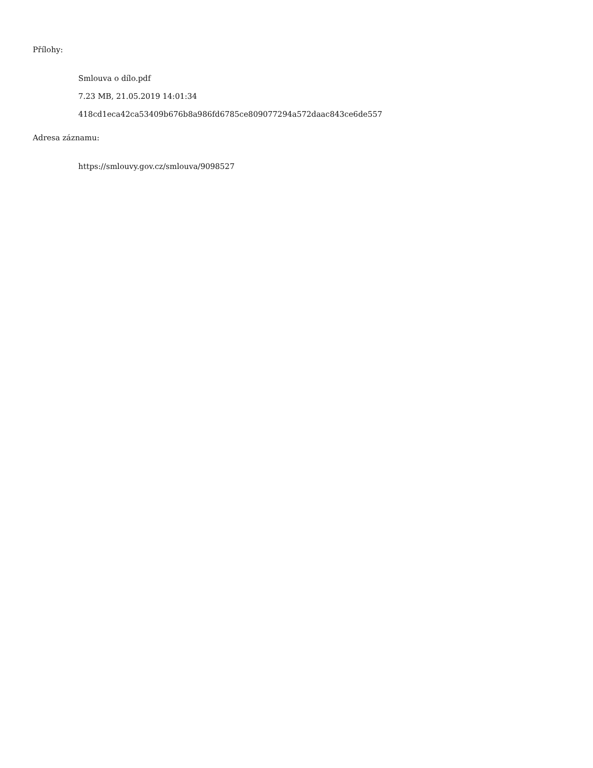Přílohy:
Smlouva o dílo.pdf
7.23 MB, 21.05.2019 14:01:34
418cd1eca42ca53409b676b8a986fd6785ce809077294a572daac843ce6de557
Adresa záznamu:
https://smlouvy.gov.cz/smlouva/9098527